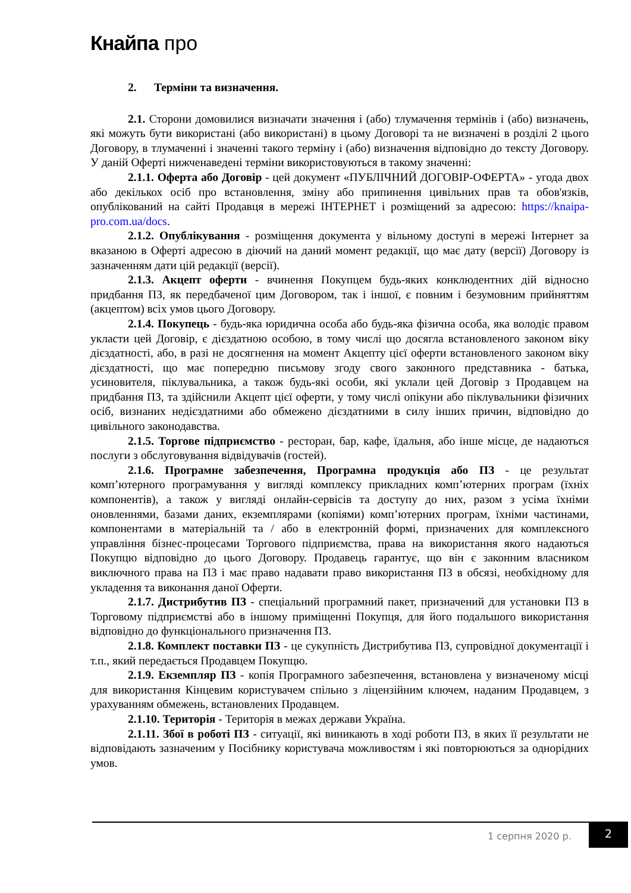Кнайпа про
2. Терміни та визначення.
2.1. Сторони домовилися визначати значення і (або) тлумачення термінів і (або) визначень, які можуть бути використані (або використані) в цьому Договорі та не визначені в розділі 2 цього Договору, в тлумаченні і значенні такого терміну і (або) визначення відповідно до тексту Договору. У даній Оферті нижченаведені терміни використовуються в такому значенні:
2.1.1. Оферта або Договір - цей документ «ПУБЛІЧНИЙ ДОГОВІР-ОФЕРТА» - угода двох або декількох осіб про встановлення, зміну або припинення цивільних прав та обов'язків, опублікований на сайті Продавця в мережі ІНТЕРНЕТ і розміщений за адресою: https://knaipa-pro.com.ua/docs.
2.1.2. Опублікування - розміщення документа у вільному доступі в мережі Інтернет за вказаною в Оферті адресою в діючий на даний момент редакції, що має дату (версії) Договору із зазначенням дати цій редакції (версії).
2.1.3. Акцепт оферти - вчинення Покупцем будь-яких конклюдентних дій відносно придбання ПЗ, як передбаченої цим Договором, так і іншої, є повним і безумовним прийняттям (акцептом) всіх умов цього Договору.
2.1.4. Покупець - будь-яка юридична особа або будь-яка фізична особа, яка володіє правом укласти цей Договір, є дієздатною особою, в тому числі що досягла встановленого законом віку дієздатності, або, в разі не досягнення на момент Акцепту цієї оферти встановленого законом віку дієздатності, що має попередню письмову згоду свого законного представника - батька, усиновителя, піклувальника, а також будь-які особи, які уклали цей Договір з Продавцем на придбання ПЗ, та здійснили Акцепт цієї оферти, у тому числі опікуни або піклувальники фізичних осіб, визнаних недієздатними або обмежено дієздатними в силу інших причин, відповідно до цивільного законодавства.
2.1.5. Торгове підприємство - ресторан, бар, кафе, їдальня, або інше місце, де надаються послуги з обслуговування відвідувачів (гостей).
2.1.6. Програмне забезпечення, Програмна продукція або ПЗ - це результат комп’ютерного програмування у вигляді комплексу прикладних комп’ютерних програм (їхніх компонентів), а також у вигляді онлайн-сервісів та доступу до них, разом з усіма їхніми оновленнями, базами даних, екземплярами (копіями) комп’ютерних програм, їхніми частинами, компонентами в матеріальній та / або в електронній формі, призначених для комплексного управління бізнес-процесами Торгового підприємства, права на використання якого надаються Покупцю відповідно до цього Договору. Продавець гарантує, що він є законним власником виключного права на ПЗ і має право надавати право використання ПЗ в обсязі, необхідному для укладення та виконання даної Оферти.
2.1.7. Дистрибутив ПЗ - спеціальний програмний пакет, призначений для установки ПЗ в Торговому підприємстві або в іншому приміщенні Покупця, для його подальшого використання відповідно до функціонального призначення ПЗ.
2.1.8. Комплект поставки ПЗ - це сукупність Дистрибутива ПЗ, супровідної документації і т.п., який передається Продавцем Покупцю.
2.1.9. Екземпляр ПЗ - копія Програмного забезпечення, встановлена у визначеному місці для використання Кінцевим користувачем спільно з ліцензійним ключем, наданим Продавцем, з урахуванням обмежень, встановлених Продавцем.
2.1.10. Територія - Територія в межах держави Україна.
2.1.11. Збої в роботі ПЗ - ситуації, які виникають в ході роботи ПЗ, в яких її результати не відповідають зазначеним у Посібнику користувача можливостям і які повторюються за однорідних умов.
1 серпня 2020 р. 2